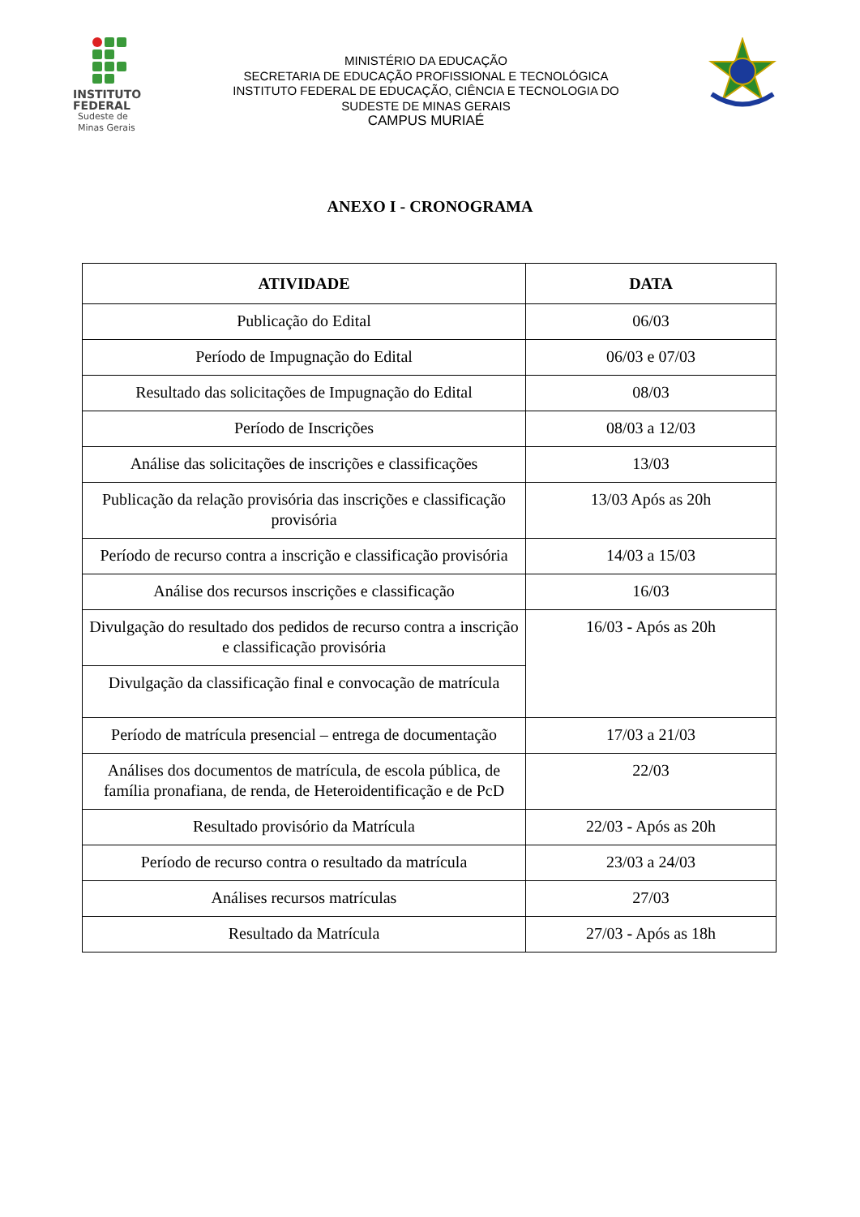INSTITUTO
FEDERAL
Sudeste de
Minas Gerais
MINISTÉRIO DA EDUCAÇÃO
SECRETARIA DE EDUCAÇÃO PROFISSIONAL E TECNOLÓGICA
INSTITUTO FEDERAL DE EDUCAÇÃO, CIÊNCIA E TECNOLOGIA DO
SUDESTE DE MINAS GERAIS
CAMPUS MURIAÉ
ANEXO I - CRONOGRAMA
| ATIVIDADE | DATA |
| --- | --- |
| Publicação do Edital | 06/03 |
| Período de Impugnação do Edital | 06/03 e 07/03 |
| Resultado das solicitações de Impugnação do Edital | 08/03 |
| Período de Inscrições | 08/03 a 12/03 |
| Análise das solicitações de inscrições e classificações | 13/03 |
| Publicação da relação provisória das inscrições e classificação provisória | 13/03 Após as 20h |
| Período de recurso contra a inscrição e classificação provisória | 14/03 a 15/03 |
| Análise dos recursos inscrições e classificação | 16/03 |
| Divulgação do resultado dos pedidos de recurso contra a inscrição e classificação provisória | 16/03 - Após as 20h |
| Divulgação da classificação final e convocação de matrícula | |
| Período de matrícula presencial – entrega de documentação | 17/03 a 21/03 |
| Análises dos documentos de matrícula, de escola pública, de família pronafiana, de renda, de Heteroidentificação e de PcD | 22/03 |
| Resultado provisório da Matrícula | 22/03 - Após as 20h |
| Período de recurso contra o resultado da matrícula | 23/03 a 24/03 |
| Análises recursos matrículas | 27/03 |
| Resultado da Matrícula | 27/03 - Após as 18h |